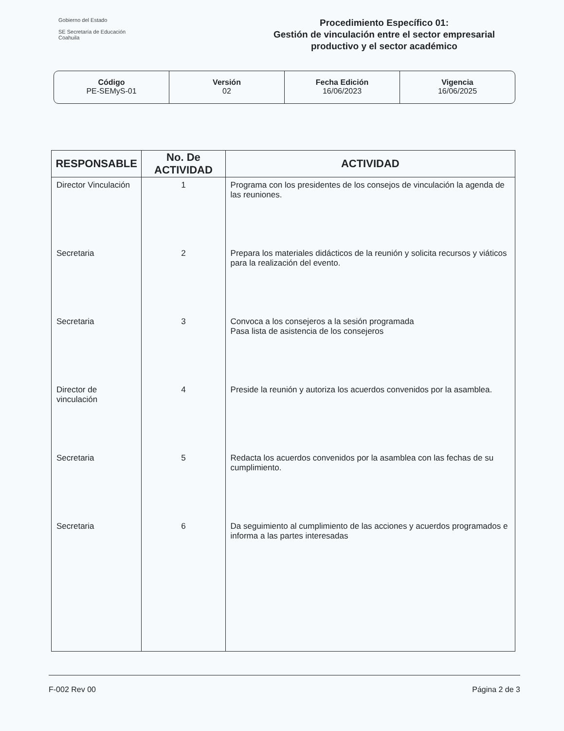Gobierno del Estado
SE Secretaría de Educación
Coahuila
Procedimiento Específico 01:
Gestión de vinculación entre el sector empresarial productivo y el sector académico
Código
PE-SEMyS-01
Versión
02
Fecha Edición
16/06/2023
Vigencia
16/06/2025
| RESPONSABLE | No. De ACTIVIDAD | ACTIVIDAD |
| --- | --- | --- |
| Director Vinculación | 1 | Programa con los presidentes de los consejos de vinculación la agenda de las reuniones. |
| Secretaria | 2 | Prepara los materiales didácticos de la reunión y solicita recursos y viáticos para la realización del evento. |
| Secretaria | 3 | Convoca a los consejeros a la sesión programada Pasa lista de asistencia de los consejeros |
| Director de vinculación | 4 | Preside la reunión y autoriza los acuerdos convenidos por la asamblea. |
| Secretaria | 5 | Redacta los acuerdos convenidos por la asamblea con las fechas de su cumplimiento. |
| Secretaria | 6 | Da seguimiento al cumplimiento de las acciones y acuerdos programados e informa a las partes interesadas |
F-002 Rev 00 Página 2 de 3